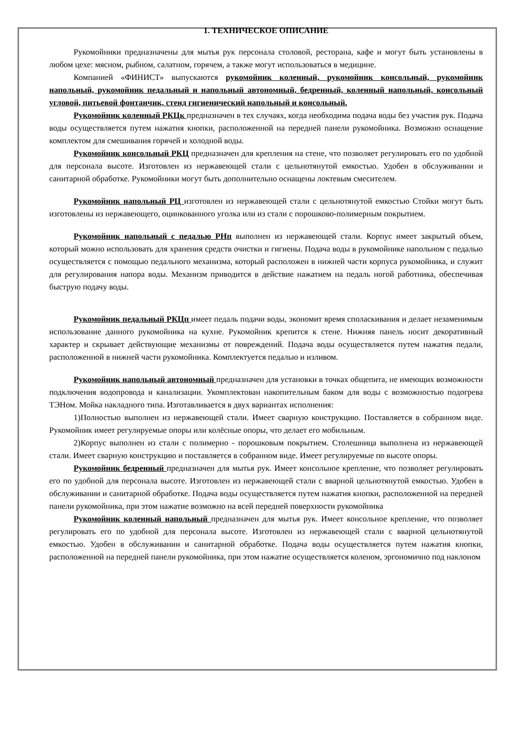1. ТЕХНИЧЕСКОЕ ОПИСАНИЕ
Рукомойники предназначены для мытья рук персонала столовой, ресторана, кафе и могут быть установлены в любом цехе: мясном, рыбном, салатном, горячем, а также могут использоваться в медицине.
Компанией «ФИНИСТ» выпускаются рукомойник коленный, рукомойник консольный, рукомойник напольный, рукомойник педальный и напольный автономный, бедренный, коленный напольный, консольный угловой, питьевой фонтанчик, стенд гигиенический напольный и консольный.
Рукомойник коленный РКЦк предназначен в тех случаях, когда необходима подача воды без участия рук. Подача воды осуществляется путем нажатия кнопки, расположенной на передней панели рукомойника. Возможно оснащение комплектом для смешивания горячей и холодной воды.
Рукомойник консольный РКЦ предназначен для крепления на стене, что позволяет регулировать его по удобной для персонала высоте. Изготовлен из нержавеющей стали с цельнотянутой емкостью. Удобен в обслуживании и санитарной обработке. Рукомойники могут быть дополнительно оснащены локтевым смесителем.
Рукомойник напольный РЦ изготовлен из нержавеющей стали с цельнотянутой емкостью Стойки могут быть изготовлены из нержавеющего, оцинкованного уголка или из стали с порошково-полимерным покрытием.
Рукомойник напольный с педалью РНп выполнен из нержавеющей стали. Корпус имеет закрытый объем, который можно использовать для хранения средств очистки и гигиены. Подача воды в рукомойнике напольном с педалью осуществляется с помощью педального механизма, который расположен в нижней части корпуса рукомойника, и служит для регулирования напора воды. Механизм приводится в действие нажатием на педаль ногой работника, обеспечивая быструю подачу воды.
Рукомойник педальный РКЦп имеет педаль подачи воды, экономит время споласкивания и делает незаменимым использование данного рукомойника на кухне. Рукомойник крепится к стене. Нижняя панель носит декоративный характер и скрывает действующие механизмы от повреждений. Подача воды осуществляется путем нажатия педали, расположенной в нижней части рукомойника. Комплектуется педалью и изливом.
Рукомойник напольный автономный предназначен для установки в точках общепита, не имеющих возможности подключения водопровода и канализации. Укомплектован накопительным баком для воды с возможностью подогрева ТЭНом. Мойка накладного типа. Изготавливается в двух вариантах исполнения:
1)Полностью выполнен из нержавеющей стали. Имеет сварную конструкцию. Поставляется в собранном виде. Рукомойник имеет регулируемые опоры или колёсные опоры, что делает его мобильным.
2)Корпус выполнен из стали с полимерно - порошковым покрытием. Столешница выполнена из нержавеющей стали. Имеет сварную конструкцию и поставляется в собранном виде. Имеет регулируемые по высоте опоры.
Рукомойник бедренный предназначен для мытья рук. Имеет консольное крепление, что позволяет регулировать его по удобной для персонала высоте. Изготовлен из нержавеющей стали с вварной цельнотянутой емкостью. Удобен в обслуживании и санитарной обработке. Подача воды осуществляется путем нажатия кнопки, расположенной на передней панели рукомойника, при этом нажатие возможно на всей передней поверхности рукомойника
Рукомойник коленный напольный предназначен для мытья рук. Имеет консольное крепление, что позволяет регулировать его по удобной для персонала высоте. Изготовлен из нержавеющей стали с вварной цельнотянутой емкостью. Удобен в обслуживании и санитарной обработке. Подача воды осуществляется путем нажатия кнопки, расположенной на передней панели рукомойника, при этом нажатие осуществляется коленом, эргономично под наклоном